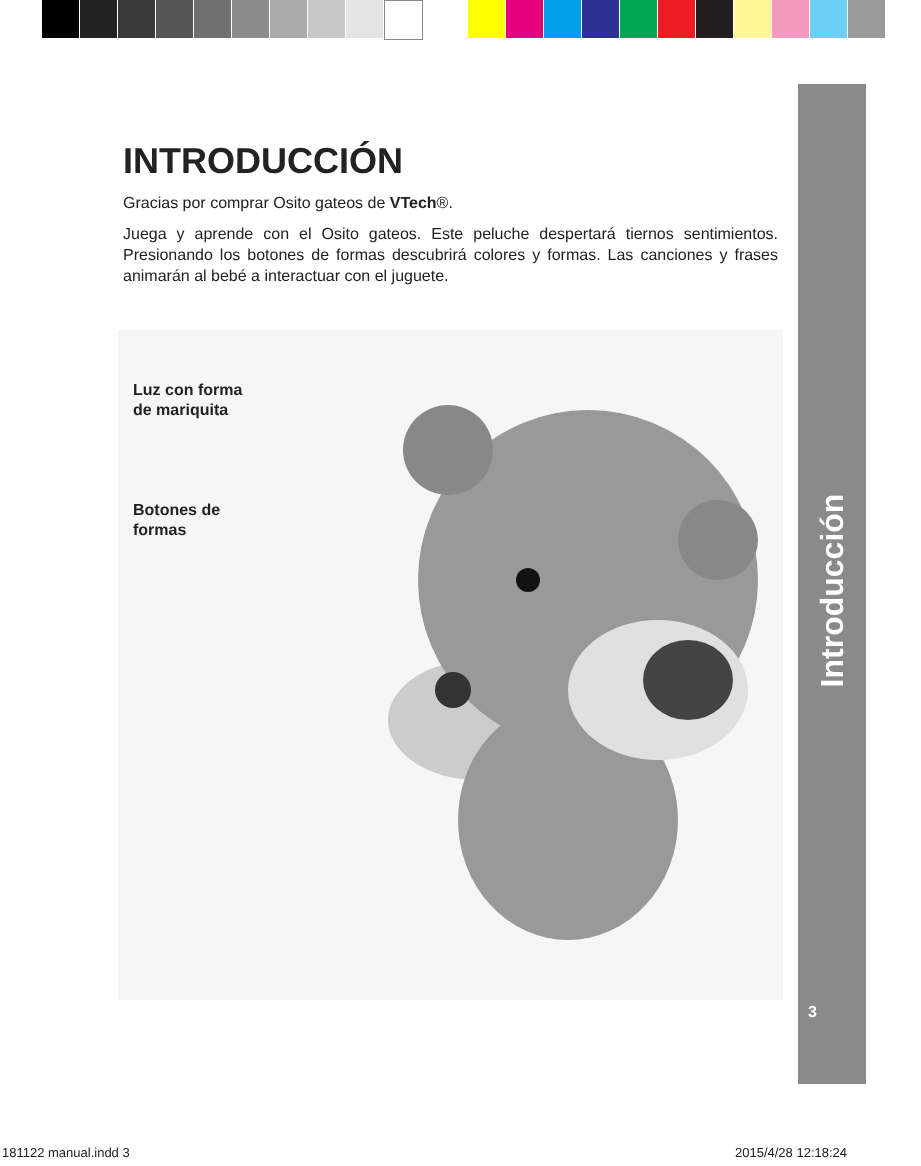INTRODUCCIÓN
Gracias por comprar Osito gateos de VTech®.
Juega y aprende con el Osito gateos. Este peluche despertará tiernos sentimientos. Presionando los botones de formas descubrirá colores y formas. Las canciones y frases animarán al bebé a interactuar con el juguete.
Luz con forma
de mariquita
Botones de
formas
Introducción
3
181122 manual.indd 3 2015/4/28 12:18:24